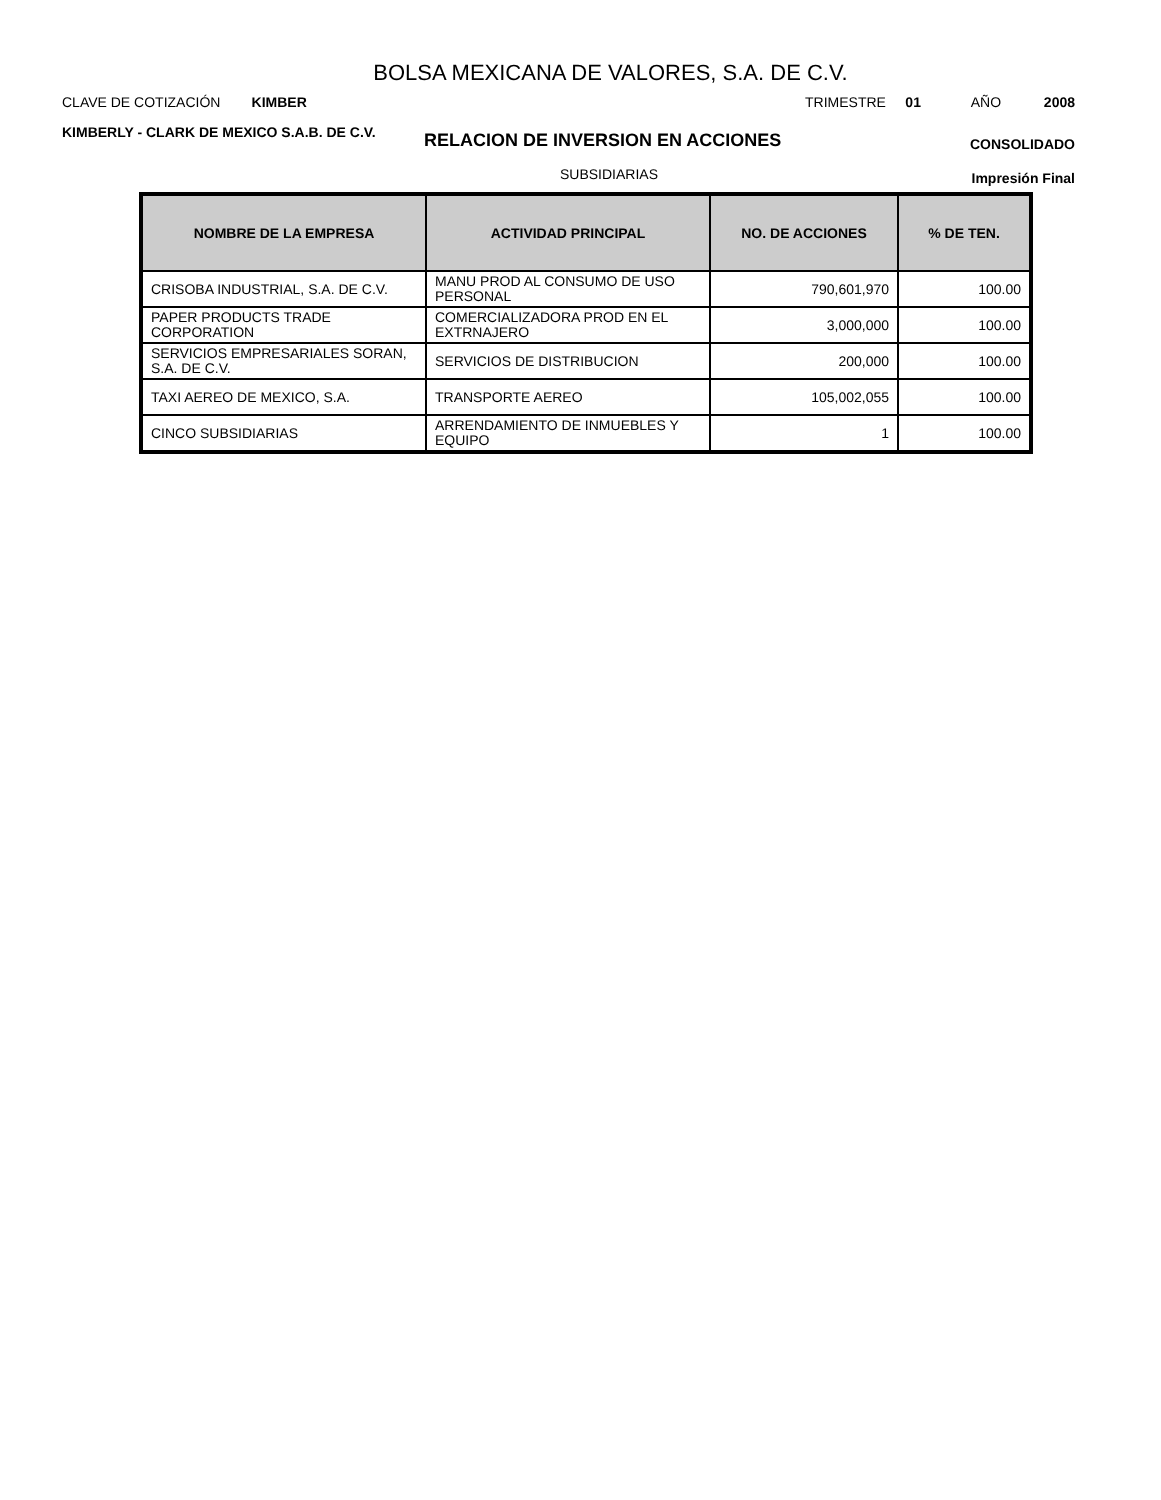BOLSA MEXICANA DE VALORES, S.A. DE C.V.
CLAVE DE COTIZACIÓN KIMBER TRIMESTRE 01 AÑO 2008
KIMBERLY - CLARK DE MEXICO S.A.B. DE C.V.
RELACION DE INVERSION EN ACCIONES
CONSOLIDADO
SUBSIDIARIAS
Impresión Final
| NOMBRE DE LA EMPRESA | ACTIVIDAD PRINCIPAL | NO. DE ACCIONES | % DE TEN. |
| --- | --- | --- | --- |
| CRISOBA INDUSTRIAL, S.A. DE C.V. | MANU PROD AL CONSUMO DE USO PERSONAL | 790,601,970 | 100.00 |
| PAPER PRODUCTS TRADE CORPORATION | COMERCIALIZADORA PROD EN EL EXTRNAJERO | 3,000,000 | 100.00 |
| SERVICIOS EMPRESARIALES SORAN, S.A. DE C.V. | SERVICIOS DE DISTRIBUCION | 200,000 | 100.00 |
| TAXI AEREO DE MEXICO, S.A. | TRANSPORTE AEREO | 105,002,055 | 100.00 |
| CINCO SUBSIDIARIAS | ARRENDAMIENTO DE INMUEBLES Y EQUIPO | 1 | 100.00 |